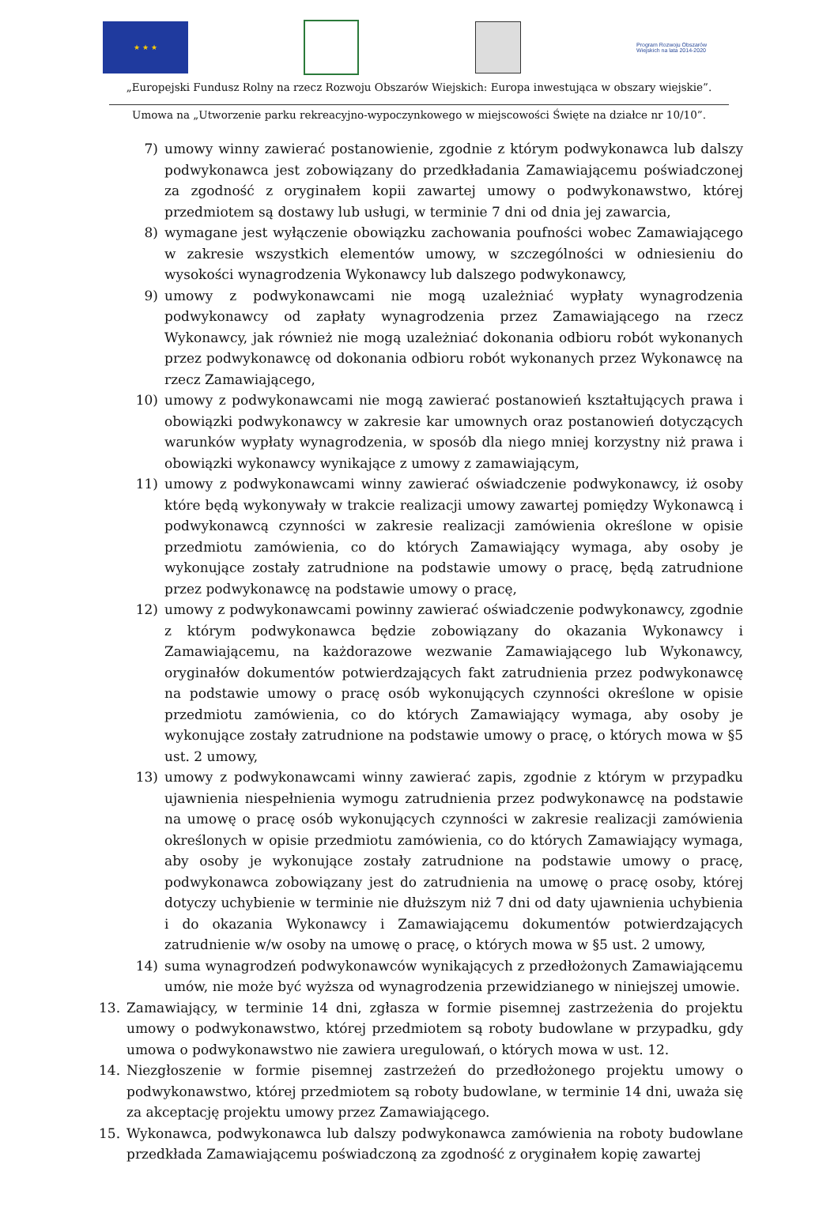★ ★ ★
Program Rozwoju Obszarów Wiejskich na lata 2014-2020
„Europejski Fundusz Rolny na rzecz Rozwoju Obszarów Wiejskich: Europa inwestująca w obszary wiejskie”.
Umowa na „Utworzenie parku rekreacyjno-wypoczynkowego w miejscowości Święte na działce nr 10/10”.
7) umowy winny zawierać postanowienie, zgodnie z którym podwykonawca lub dalszy podwykonawca jest zobowiązany do przedkładania Zamawiającemu poświadczonej za zgodność z oryginałem kopii zawartej umowy o podwykonawstwo, której przedmiotem są dostawy lub usługi, w terminie 7 dni od dnia jej zawarcia,
8) wymagane jest wyłączenie obowiązku zachowania poufności wobec Zamawiającego w zakresie wszystkich elementów umowy, w szczególności w odniesieniu do wysokości wynagrodzenia Wykonawcy lub dalszego podwykonawcy,
9) umowy z podwykonawcami nie mogą uzależniać wypłaty wynagrodzenia podwykonawcy od zapłaty wynagrodzenia przez Zamawiającego na rzecz Wykonawcy, jak również nie mogą uzależniać dokonania odbioru robót wykonanych przez podwykonawcę od dokonania odbioru robót wykonanych przez Wykonawcę na rzecz Zamawiającego,
10) umowy z podwykonawcami nie mogą zawierać postanowień kształtujących prawa i obowiązki podwykonawcy w zakresie kar umownych oraz postanowień dotyczących warunków wypłaty wynagrodzenia, w sposób dla niego mniej korzystny niż prawa i obowiązki wykonawcy wynikające z umowy z zamawiającym,
11) umowy z podwykonawcami winny zawierać oświadczenie podwykonawcy, iż osoby które będą wykonywały w trakcie realizacji umowy zawartej pomiędzy Wykonawcą i podwykonawcą czynności w zakresie realizacji zamówienia określone w opisie przedmiotu zamówienia, co do których Zamawiający wymaga, aby osoby je wykonujące zostały zatrudnione na podstawie umowy o pracę, będą zatrudnione przez podwykonawcę na podstawie umowy o pracę,
12) umowy z podwykonawcami powinny zawierać oświadczenie podwykonawcy, zgodnie z którym podwykonawca będzie zobowiązany do okazania Wykonawcy i Zamawiającemu, na każdorazowe wezwanie Zamawiającego lub Wykonawcy, oryginałów dokumentów potwierdzających fakt zatrudnienia przez podwykonawcę na podstawie umowy o pracę osób wykonujących czynności określone w opisie przedmiotu zamówienia, co do których Zamawiający wymaga, aby osoby je wykonujące zostały zatrudnione na podstawie umowy o pracę, o których mowa w §5 ust. 2 umowy,
13) umowy z podwykonawcami winny zawierać zapis, zgodnie z którym w przypadku ujawnienia niespełnienia wymogu zatrudnienia przez podwykonawcę na podstawie na umowę o pracę osób wykonujących czynności w zakresie realizacji zamówienia określonych w opisie przedmiotu zamówienia, co do których Zamawiający wymaga, aby osoby je wykonujące zostały zatrudnione na podstawie umowy o pracę, podwykonawca zobowiązany jest do zatrudnienia na umowę o pracę osoby, której dotyczy uchybienie w terminie nie dłuższym niż 7 dni od daty ujawnienia uchybienia i do okazania Wykonawcy i Zamawiającemu dokumentów potwierdzających zatrudnienie w/w osoby na umowę o pracę, o których mowa w §5 ust. 2 umowy,
14) suma wynagrodzeń podwykonawców wynikających z przedłożonych Zamawiającemu umów, nie może być wyższa od wynagrodzenia przewidzianego w niniejszej umowie.
13. Zamawiający, w terminie 14 dni, zgłasza w formie pisemnej zastrzeżenia do projektu umowy o podwykonawstwo, której przedmiotem są roboty budowlane w przypadku, gdy umowa o podwykonawstwo nie zawiera uregulowań, o których mowa w ust. 12.
14. Niezgłoszenie w formie pisemnej zastrzeżeń do przedłożonego projektu umowy o podwykonawstwo, której przedmiotem są roboty budowlane, w terminie 14 dni, uważa się za akceptację projektu umowy przez Zamawiającego.
15. Wykonawca, podwykonawca lub dalszy podwykonawca zamówienia na roboty budowlane przedkłada Zamawiającemu poświadczoną za zgodność z oryginałem kopię zawartej